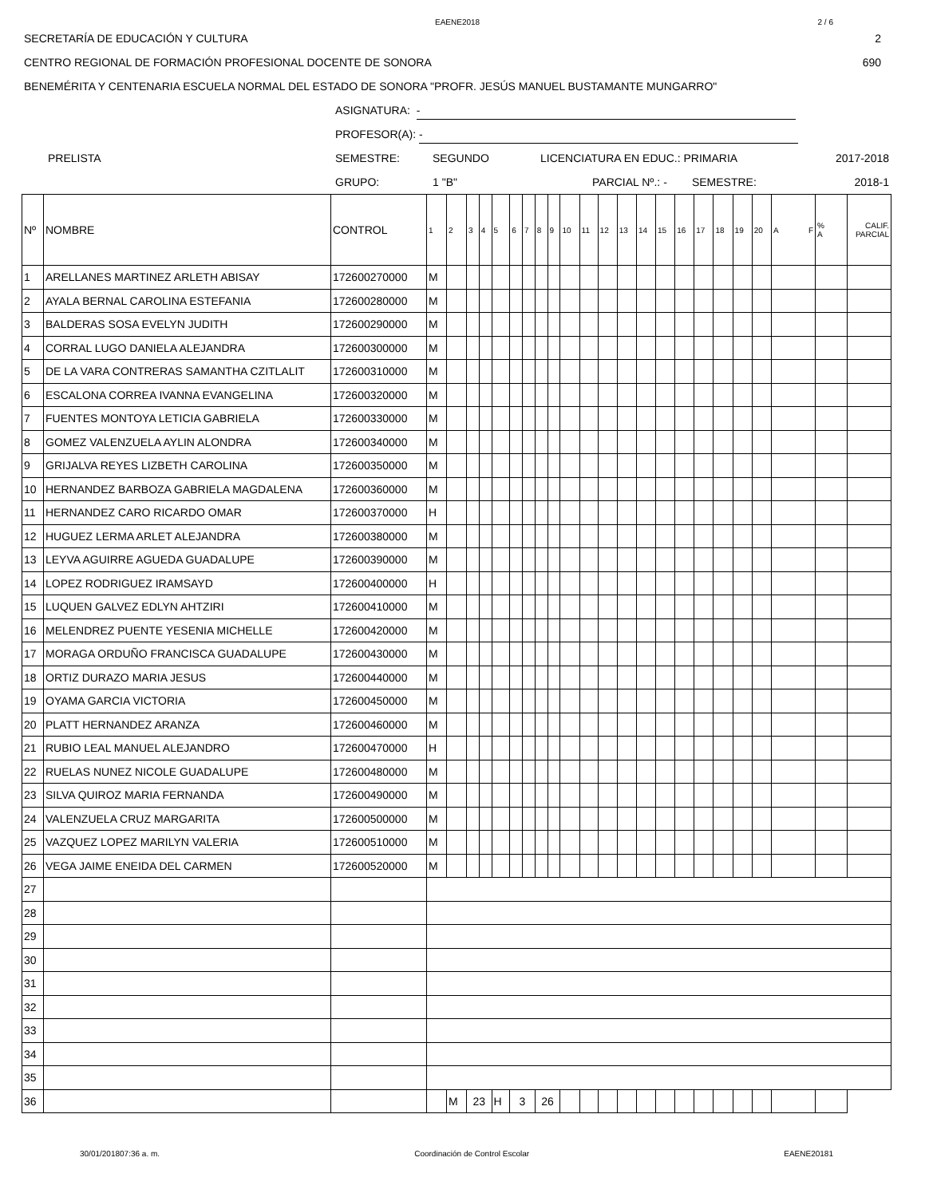EAENE2018 2 / 6
SECRETARÍA DE EDUCACIÓN Y CULTURA 2
CENTRO REGIONAL DE FORMACIÓN PROFESIONAL DOCENTE DE SONORA 690
BENEMÉRITA Y CENTENARIA ESCUELA NORMAL DEL ESTADO DE SONORA "PROFR. JESÚS MANUEL BUSTAMANTE MUNGARRO"
ASIGNATURA: -
PROFESOR(A): -
PRELISTA SEMESTRE: SEGUNDO LICENCIATURA EN EDUC.: PRIMARIA 2017-2018
GRUPO: 1 "B" PARCIAL Nº.: - SEMESTRE: 2018-1
| Nº | NOMBRE | CONTROL | 1 | 2 | 3 | 4 | 5 | 6 | 7 | 8 | 9 | 10 | 11 | 12 | 13 | 14 | 15 | 16 | 17 | 18 | 19 | 20 | A F | % A | CALIF. PARCIAL |
| 1 | ARELLANES MARTINEZ ARLETH ABISAY | 172600270000 | M | | | | | | | | | | | | | | | | | | | | | | |
| 2 | AYALA BERNAL CAROLINA ESTEFANIA | 172600280000 | M | | | | | | | | | | | | | | | | | | | | | | |
| 3 | BALDERAS SOSA EVELYN JUDITH | 172600290000 | M | | | | | | | | | | | | | | | | | | | | | | |
| 4 | CORRAL LUGO DANIELA ALEJANDRA | 172600300000 | M | | | | | | | | | | | | | | | | | | | | | | |
| 5 | DE LA VARA CONTRERAS SAMANTHA CZITLALIT | 172600310000 | M | | | | | | | | | | | | | | | | | | | | | | |
| 6 | ESCALONA CORREA IVANNA EVANGELINA | 172600320000 | M | | | | | | | | | | | | | | | | | | | | | | |
| 7 | FUENTES MONTOYA LETICIA GABRIELA | 172600330000 | M | | | | | | | | | | | | | | | | | | | | | | |
| 8 | GOMEZ VALENZUELA AYLIN ALONDRA | 172600340000 | M | | | | | | | | | | | | | | | | | | | | | | |
| 9 | GRIJALVA REYES LIZBETH CAROLINA | 172600350000 | M | | | | | | | | | | | | | | | | | | | | | | |
| 10 | HERNANDEZ BARBOZA GABRIELA MAGDALENA | 172600360000 | M | | | | | | | | | | | | | | | | | | | | | | |
| 11 | HERNANDEZ CARO RICARDO OMAR | 172600370000 | H | | | | | | | | | | | | | | | | | | | | | | |
| 12 | HUGUEZ LERMA ARLET ALEJANDRA | 172600380000 | M | | | | | | | | | | | | | | | | | | | | | | |
| 13 | LEYVA AGUIRRE AGUEDA GUADALUPE | 172600390000 | M | | | | | | | | | | | | | | | | | | | | | | |
| 14 | LOPEZ RODRIGUEZ IRAMSAYD | 172600400000 | H | | | | | | | | | | | | | | | | | | | | | | |
| 15 | LUQUEN GALVEZ EDLYN AHTZIRI | 172600410000 | M | | | | | | | | | | | | | | | | | | | | | | |
| 16 | MELENDREZ PUENTE YESENIA MICHELLE | 172600420000 | M | | | | | | | | | | | | | | | | | | | | | | |
| 17 | MORAGA ORDUÑO FRANCISCA GUADALUPE | 172600430000 | M | | | | | | | | | | | | | | | | | | | | | | |
| 18 | ORTIZ DURAZO MARIA JESUS | 172600440000 | M | | | | | | | | | | | | | | | | | | | | | | |
| 19 | OYAMA GARCIA VICTORIA | 172600450000 | M | | | | | | | | | | | | | | | | | | | | | | |
| 20 | PLATT HERNANDEZ ARANZA | 172600460000 | M | | | | | | | | | | | | | | | | | | | | | | |
| 21 | RUBIO LEAL MANUEL ALEJANDRO | 172600470000 | H | | | | | | | | | | | | | | | | | | | | | | |
| 22 | RUELAS NUNEZ NICOLE GUADALUPE | 172600480000 | M | | | | | | | | | | | | | | | | | | | | | | |
| 23 | SILVA QUIROZ MARIA FERNANDA | 172600490000 | M | | | | | | | | | | | | | | | | | | | | | | |
| 24 | VALENZUELA CRUZ MARGARITA | 172600500000 | M | | | | | | | | | | | | | | | | | | | | | | |
| 25 | VAZQUEZ LOPEZ MARILYN VALERIA | 172600510000 | M | | | | | | | | | | | | | | | | | | | | | | |
| 26 | VEGA JAIME ENEIDA DEL CARMEN | 172600520000 | M | | | | | | | | | | | | | | | | | | | | | | |
| 27 | | | | | | | | | | | | | | | | | | | | | | | | | |
| 28 | | | | | | | | | | | | | | | | | | | | | | | | | |
| 29 | | | | | | | | | | | | | | | | | | | | | | | | | |
| 30 | | | | | | | | | | | | | | | | | | | | | | | | | |
| 31 | | | | | | | | | | | | | | | | | | | | | | | | | |
| 32 | | | | | | | | | | | | | | | | | | | | | | | | | |
| 33 | | | | | | | | | | | | | | | | | | | | | | | | | |
| 34 | | | | | | | | | | | | | | | | | | | | | | | | | |
| 35 | | | | | | | | | | | | | | | | | | | | | | | | | |
| 36 | | | | M | 23 | | H | 3 | | 26 | | | | | | | | | | | | | | | |
30/01/201807:36 a. m. Coordinación de Control Escolar EAENE20181